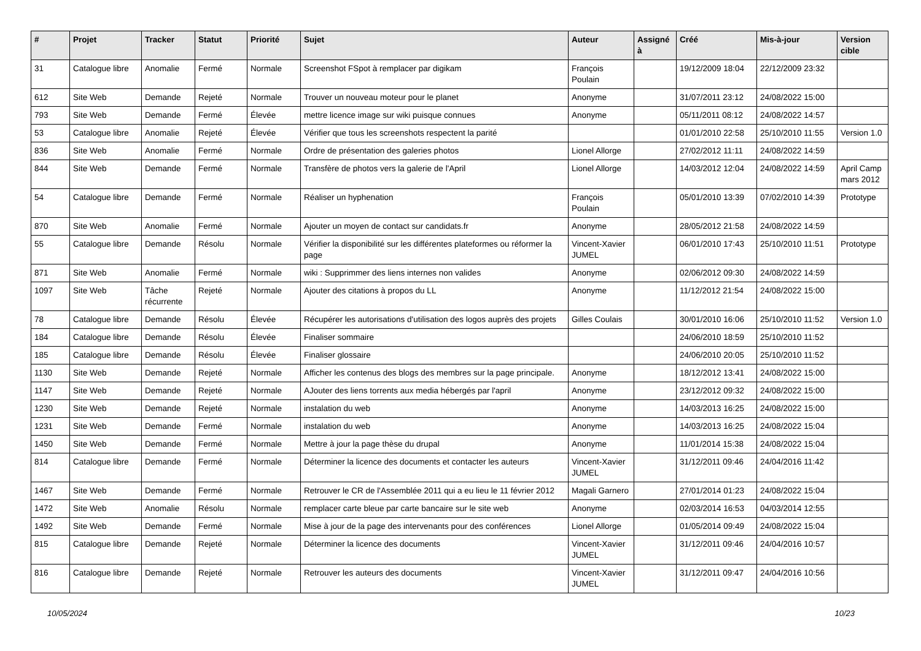| # | Projet | Tracker | Statut | Priorité | Sujet | Auteur | Assigné à | Créé | Mis-à-jour | Version cible |
| --- | --- | --- | --- | --- | --- | --- | --- | --- | --- | --- |
| 31 | Catalogue libre | Anomalie | Fermé | Normale | Screenshot FSpot à remplacer par digikam | François Poulain | | 19/12/2009 18:04 | 22/12/2009 23:32 | |
| 612 | Site Web | Demande | Rejeté | Normale | Trouver un nouveau moteur pour le planet | Anonyme | | 31/07/2011 23:12 | 24/08/2022 15:00 | |
| 793 | Site Web | Demande | Fermé | Élevée | mettre licence image sur wiki puisque connues | Anonyme | | 05/11/2011 08:12 | 24/08/2022 14:57 | |
| 53 | Catalogue libre | Anomalie | Rejeté | Élevée | Vérifier que tous les screenshots respectent la parité | | | 01/01/2010 22:58 | 25/10/2010 11:55 | Version 1.0 |
| 836 | Site Web | Anomalie | Fermé | Normale | Ordre de présentation des galeries photos | Lionel Allorge | | 27/02/2012 11:11 | 24/08/2022 14:59 | |
| 844 | Site Web | Demande | Fermé | Normale | Transfère de photos vers la galerie de l'April | Lionel Allorge | | 14/03/2012 12:04 | 24/08/2022 14:59 | April Camp mars 2012 |
| 54 | Catalogue libre | Demande | Fermé | Normale | Réaliser un hyphenation | François Poulain | | 05/01/2010 13:39 | 07/02/2010 14:39 | Prototype |
| 870 | Site Web | Anomalie | Fermé | Normale | Ajouter un moyen de contact sur candidats.fr | Anonyme | | 28/05/2012 21:58 | 24/08/2022 14:59 | |
| 55 | Catalogue libre | Demande | Résolu | Normale | Vérifier la disponibilité sur les différentes plateformes ou réformer la page | Vincent-Xavier JUMEL | | 06/01/2010 17:43 | 25/10/2010 11:51 | Prototype |
| 871 | Site Web | Anomalie | Fermé | Normale | wiki : Supprimmer des liens internes non valides | Anonyme | | 02/06/2012 09:30 | 24/08/2022 14:59 | |
| 1097 | Site Web | Tâche récurrente | Rejeté | Normale | Ajouter des citations à propos du LL | Anonyme | | 11/12/2012 21:54 | 24/08/2022 15:00 | |
| 78 | Catalogue libre | Demande | Résolu | Élevée | Récupérer les autorisations d'utilisation des logos auprès des projets | Gilles Coulais | | 30/01/2010 16:06 | 25/10/2010 11:52 | Version 1.0 |
| 184 | Catalogue libre | Demande | Résolu | Élevée | Finaliser sommaire | | | 24/06/2010 18:59 | 25/10/2010 11:52 | |
| 185 | Catalogue libre | Demande | Résolu | Élevée | Finaliser glossaire | | | 24/06/2010 20:05 | 25/10/2010 11:52 | |
| 1130 | Site Web | Demande | Rejeté | Normale | Afficher les contenus des blogs des membres sur la page principale. | Anonyme | | 18/12/2012 13:41 | 24/08/2022 15:00 | |
| 1147 | Site Web | Demande | Rejeté | Normale | AJouter des liens torrents aux media hébergés par l'april | Anonyme | | 23/12/2012 09:32 | 24/08/2022 15:00 | |
| 1230 | Site Web | Demande | Rejeté | Normale | instalation du web | Anonyme | | 14/03/2013 16:25 | 24/08/2022 15:00 | |
| 1231 | Site Web | Demande | Fermé | Normale | instalation du web | Anonyme | | 14/03/2013 16:25 | 24/08/2022 15:04 | |
| 1450 | Site Web | Demande | Fermé | Normale | Mettre à jour la page thèse du drupal | Anonyme | | 11/01/2014 15:38 | 24/08/2022 15:04 | |
| 814 | Catalogue libre | Demande | Fermé | Normale | Déterminer la licence des documents et contacter les auteurs | Vincent-Xavier JUMEL | | 31/12/2011 09:46 | 24/04/2016 11:42 | |
| 1467 | Site Web | Demande | Fermé | Normale | Retrouver le CR de l'Assemblée 2011 qui a eu lieu le 11 février 2012 | Magali Garnero | | 27/01/2014 01:23 | 24/08/2022 15:04 | |
| 1472 | Site Web | Anomalie | Résolu | Normale | remplacer carte bleue par carte bancaire sur le site web | Anonyme | | 02/03/2014 16:53 | 04/03/2014 12:55 | |
| 1492 | Site Web | Demande | Fermé | Normale | Mise à jour de la page des intervenants pour des conférences | Lionel Allorge | | 01/05/2014 09:49 | 24/08/2022 15:04 | |
| 815 | Catalogue libre | Demande | Rejeté | Normale | Déterminer la licence des documents | Vincent-Xavier JUMEL | | 31/12/2011 09:46 | 24/04/2016 10:57 | |
| 816 | Catalogue libre | Demande | Rejeté | Normale | Retrouver les auteurs des documents | Vincent-Xavier JUMEL | | 31/12/2011 09:47 | 24/04/2016 10:56 | |
10/05/2024 10/23